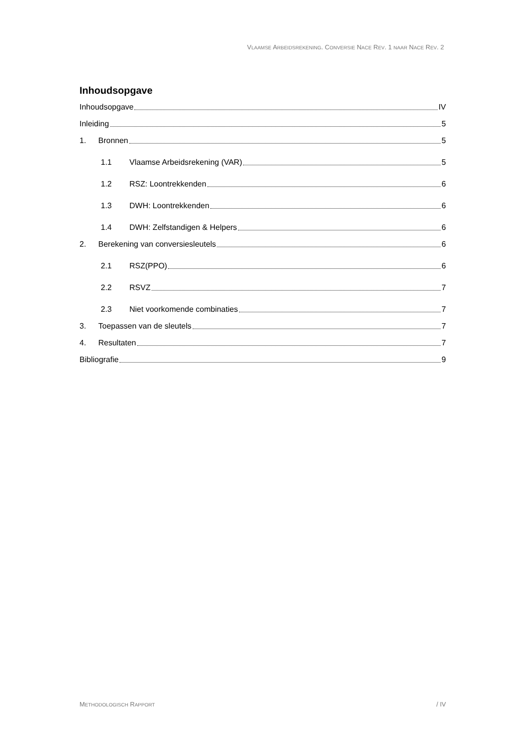VLAAMSE ARBEIDSREKENING. CONVERSIE NACE REV. 1 NAAR NACE REV. 2
Inhoudsopgave
Inhoudsopgave IV
Inleiding 5
1. Bronnen 5
1.1 Vlaamse Arbeidsrekening (VAR) 5
1.2 RSZ: Loontrekkenden 6
1.3 DWH: Loontrekkenden 6
1.4 DWH: Zelfstandigen & Helpers 6
2. Berekening van conversiesleutels 6
2.1 RSZ(PPO) 6
2.2 RSVZ 7
2.3 Niet voorkomende combinaties 7
3. Toepassen van de sleutels 7
4. Resultaten 7
Bibliografie 9
METHODOLOGISCH RAPPORT / IV